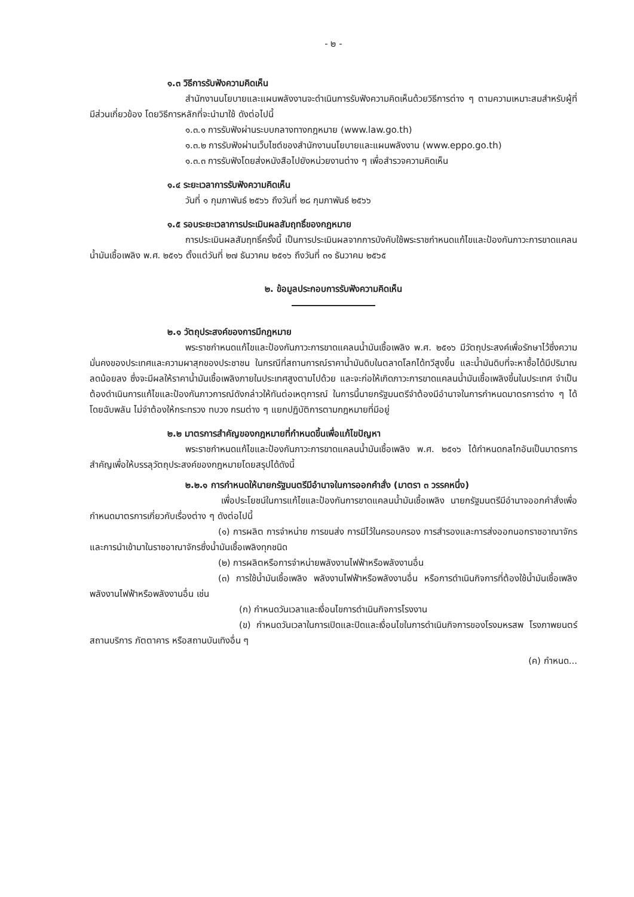- ๒ -
๑.๓ วิธีการรับฟังความคิดเห็น
สำนักงานนโยบายและแผนพลังงานจะดำเนินการรับฟังความคิดเห็นด้วยวิธีการต่าง ๆ ตามความเหมาะสมสำหรับผู้ที่มีส่วนเกี่ยวข้อง โดยวิธีการหลักที่จะนำมาใช้ ดังต่อไปนี้
๑.๓.๑ การรับฟังผ่านระบบกลางทางกฎหมาย (www.law.go.th)
๑.๓.๒ การรับฟังผ่านเว็บไซต์ของสำนักงานนโยบายและแผนพลังงาน (www.eppo.go.th)
๑.๓.๓ การรับฟังโดยส่งหนังสือไปยังหน่วยงานต่าง ๆ เพื่อสำรวจความคิดเห็น
๑.๔ ระยะเวลาการรับฟังความคิดเห็น
วันที่ ๑ กุมภาพันธ์ ๒๕๖๖ ถึงวันที่ ๒๘ กุมภาพันธ์ ๒๕๖๖
๑.๕ รอบระยะเวลาการประเมินผลสัมฤทธิ์ของกฎหมาย
การประเมินผลสัมฤทธิ์ครั้งนี้ เป็นการประเมินผลจากการบังคับใช้พระราชกำหนดแก้ไขและป้องกันภาวะการขาดแคลนน้ำมันเชื้อเพลิง พ.ศ. ๒๕๑๖ ตั้งแต่วันที่ ๒๗ ธันวาคม ๒๕๑๖ ถึงวันที่ ๓๑ ธันวาคม ๒๕๖๕
๒. ข้อมูลประกอบการรับฟังความคิดเห็น
๒.๑ วัตถุประสงค์ของการมีกฎหมาย
พระราชกำหนดแก้ไขและป้องกันภาวะการขาดแคลนน้ำมันเชื้อเพลิง พ.ศ. ๒๕๑๖ มีวัตถุประสงค์เพื่อรักษาไว้ซึ่งความมั่นคงของประเทศและความผาสุกของประชาชน ในกรณีที่สถานการณ์ราคาน้ำมันดิบในตลาดโลกได้ทวีสูงขึ้น และน้ำมันดิบที่จะหาซื้อได้มีปริมาณลดน้อยลง ซึ่งจะมีผลให้ราคาน้ำมันเชื้อเพลิงภายในประเทศสูงตามไปด้วย และจะก่อให้เกิดภาวะการขาดแคลนน้ำมันเชื้อเพลิงขึ้นในประเทศ จำเป็นต้องดำเนินการแก้ไขและป้องกันภาวการณ์ดังกล่าวให้ทันต่อเหตุการณ์ ในการนี้นายกรัฐมนตรีจำต้องมีอำนาจในการกำหนดมาตรการต่าง ๆ ได้โดยฉับพลัน ไม่จำต้องให้กระทรวง ทบวง กรมต่าง ๆ แยกปฏิบัติการตามกฎหมายที่มีอยู่
๒.๒ มาตรการสำคัญของกฎหมายที่กำหนดขึ้นเพื่อแก้ไขปัญหา
พระราชกำหนดแก้ไขและป้องกันภาวะการขาดแคลนน้ำมันเชื้อเพลิง พ.ศ. ๒๕๑๖ ได้กำหนดกลไกอันเป็นมาตรการสำคัญเพื่อให้บรรลุวัตถุประสงค์ของกฎหมายโดยสรุปได้ดังนี้
๒.๒.๑ การกำหนดให้นายกรัฐมนตรีมีอำนาจในการออกคำสั่ง (มาตรา ๓ วรรคหนึ่ง)
เพื่อประโยชน์ในการแก้ไขและป้องกันการขาดแคลนน้ำมันเชื้อเพลิง นายกรัฐมนตรีมีอำนาจออกคำสั่งเพื่อกำหนดมาตรการเกี่ยวกับเรื่องต่าง ๆ ดังต่อไปนี้
(๑) การผลิต การจำหน่าย การขนส่ง การมีไว้ในครอบครอง การสำรองและการส่งออกนอกราชอาณาจักรและการนำเข้ามาในราชอาณาจักรซึ่งน้ำมันเชื้อเพลิงทุกชนิด
(๒) การผลิตหรือการจำหน่ายพลังงานไฟฟ้าหรือพลังงานอื่น
(๓) การใช้น้ำมันเชื้อเพลิง พลังงานไฟฟ้าหรือพลังงานอื่น หรือการดำเนินกิจการที่ต้องใช้น้ำมันเชื้อเพลิง พลังงานไฟฟ้าหรือพลังงานอื่น เช่น
(ก) กำหนดวันเวลาและเงื่อนไขการดำเนินกิจการโรงงาน
(ข) กำหนดวันเวลาในการเปิดและปิดและเงื่อนไขในการดำเนินกิจการของโรงมหรสพ โรงภาพยนตร์ สถานบริการ ภัตตาคาร หรือสถานบันเทิงอื่น ๆ
(ค) กำหนด...